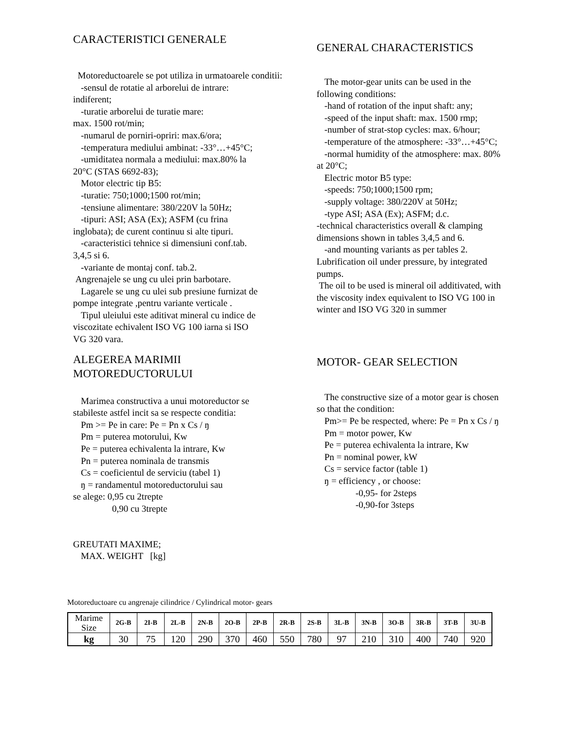CARACTERISTICI GENERALE
Motoreductoarele se pot utiliza in urmatoarele conditii:
-sensul de rotatie al arborelui de intrare:
indiferent;
-turatie arborelui de turatie mare:
max. 1500 rot/min;
-numarul de porniri-opriri: max.6/ora;
-temperatura mediului ambinat: -33°…+45°C;
-umiditatea normala a mediului: max.80% la
20°C (STAS 6692-83);
Motor electric tip B5:
-turatie: 750;1000;1500 rot/min;
-tensiune alimentare: 380/220V la 50Hz;
-tipuri: ASI; ASA (Ex); ASFM (cu frina
inglobata); de curent continuu si alte tipuri.
-caracteristici tehnice si dimensiuni conf.tab.
3,4,5 si 6.
-variante de montaj conf. tab.2.
Angrenajele se ung cu ulei prin barbotare.
Lagarele se ung cu ulei sub presiune furnizat de
pompe integrate ,pentru variante verticale .
Tipul uleiului este aditivat mineral cu indice de
viscozitate echivalent ISO VG 100 iarna si ISO
VG 320 vara.
ALEGEREA MARIMII
MOTOREDUCTORULUI
Marimea constructiva a unui motoreductor se
stabileste astfel incit sa se respecte conditia:
Pm >= Pe in care: Pe = Pn x Cs / ŋ
Pm = puterea motorului, Kw
Pe = puterea echivalenta la intrare, Kw
Pn = puterea nominala de transmis
Cs = coeficientul de serviciu (tabel 1)
ŋ = randamentul motoreductorului sau
se alege: 0,95 cu 2trepte
0,90 cu 3trepte
GREUTATI MAXIME;
MAX. WEIGHT [kg]
GENERAL CHARACTERISTICS
The motor-gear units can be used in the
following conditions:
-hand of rotation of the input shaft: any;
-speed of the input shaft: max. 1500 rmp;
-number of strat-stop cycles: max. 6/hour;
-temperature of the atmosphere: -33°…+45°C;
-normal humidity of the atmosphere: max. 80%
at 20°C;
Electric motor B5 type:
-speeds: 750;1000;1500 rpm;
-supply voltage: 380/220V at 50Hz;
-type ASI; ASA (Ex); ASFM; d.c.
-technical characteristics overall & clamping
dimensions shown in tables 3,4,5 and 6.
-and mounting variants as per tables 2.
Lubrification oil under pressure, by integrated
pumps.
The oil to be used is mineral oil additivated, with
the viscosity index equivalent to ISO VG 100 in
winter and ISO VG 320 in summer
MOTOR- GEAR SELECTION
The constructive size of a motor gear is chosen
so that the condition:
Pm>= Pe be respected, where: Pe = Pn x Cs / ŋ
Pm = motor power, Kw
Pe = puterea echivalenta la intrare, Kw
Pn = nominal power, kW
Cs = service factor (table 1)
ŋ = efficiency , or choose:
-0,95- for 2steps
-0,90-for 3steps
Motoreductoare cu angrenaje cilindrice / Cylindrical motor- gears
| Marime Size | 2G-B | 2I-B | 2L-B | 2N-B | 2O-B | 2P-B | 2R-B | 2S-B | 3L-B | 3N-B | 3O-B | 3R-B | 3T-B | 3U-B |
| --- | --- | --- | --- | --- | --- | --- | --- | --- | --- | --- | --- | --- | --- | --- |
| kg | 30 | 75 | 120 | 290 | 370 | 460 | 550 | 780 | 97 | 210 | 310 | 400 | 740 | 920 |